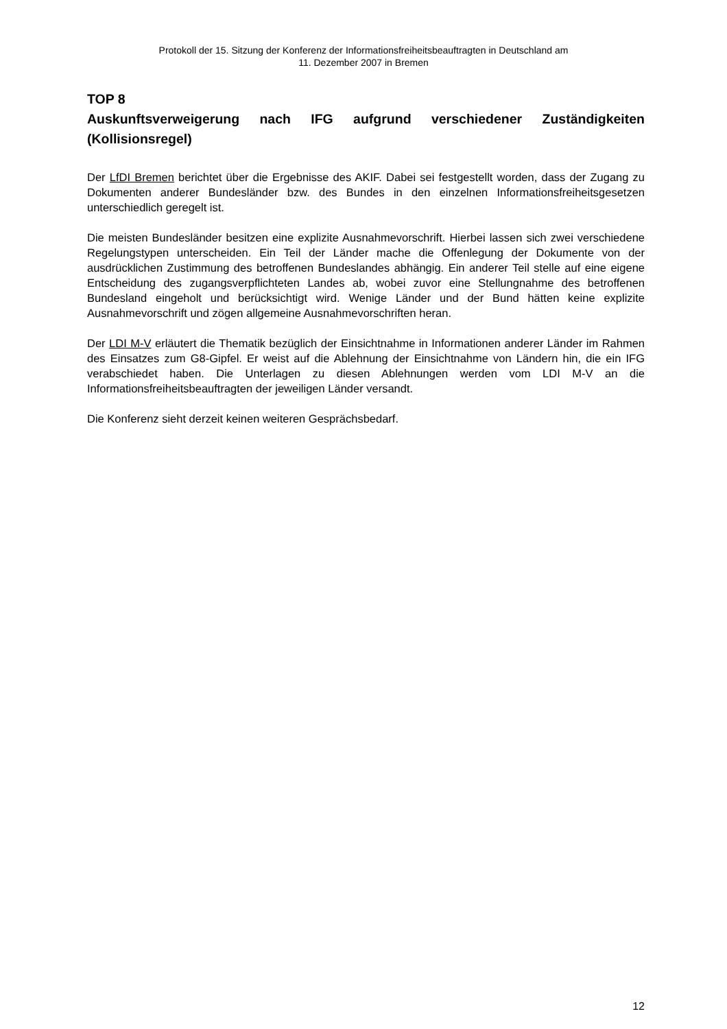Protokoll der 15. Sitzung der Konferenz der Informationsfreiheitsbeauftragten in Deutschland am
11. Dezember 2007 in Bremen
TOP 8
Auskunftsverweigerung nach IFG aufgrund verschiedener Zuständigkeiten (Kollisionsregel)
Der LfDI Bremen berichtet über die Ergebnisse des AKIF. Dabei sei festgestellt worden, dass der Zugang zu Dokumenten anderer Bundesländer bzw. des Bundes in den einzelnen Informationsfreiheitsgesetzen unterschiedlich geregelt ist.
Die meisten Bundesländer besitzen eine explizite Ausnahmevorschrift. Hierbei lassen sich zwei verschiedene Regelungstypen unterscheiden. Ein Teil der Länder mache die Offenlegung der Dokumente von der ausdrücklichen Zustimmung des betroffenen Bundeslandes abhängig. Ein anderer Teil stelle auf eine eigene Entscheidung des zugangsverpflichteten Landes ab, wobei zuvor eine Stellungnahme des betroffenen Bundesland eingeholt und berücksichtigt wird. Wenige Länder und der Bund hätten keine explizite Ausnahmevorschrift und zögen allgemeine Ausnahmevorschriften heran.
Der LDI M-V erläutert die Thematik bezüglich der Einsichtnahme in Informationen anderer Länder im Rahmen des Einsatzes zum G8-Gipfel. Er weist auf die Ablehnung der Einsichtnahme von Ländern hin, die ein IFG verabschiedet haben. Die Unterlagen zu diesen Ablehnungen werden vom LDI M-V an die Informationsfreiheitsbeauftragten der jeweiligen Länder versandt.
Die Konferenz sieht derzeit keinen weiteren Gesprächsbedarf.
12